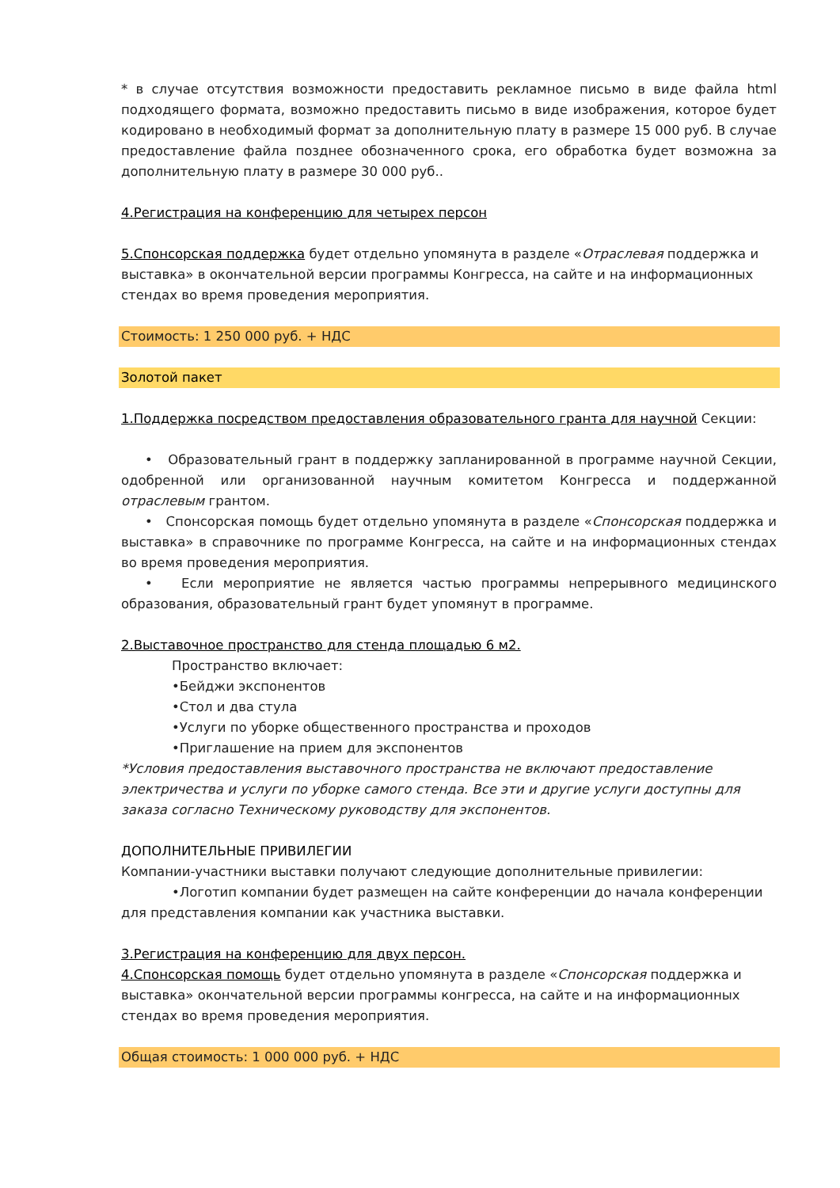* в случае отсутствия возможности предоставить рекламное письмо в виде файла html подходящего формата, возможно предоставить письмо в виде изображения, которое будет кодировано в необходимый формат за дополнительную плату в размере 15 000 руб. В случае предоставление файла позднее обозначенного срока, его обработка будет возможна за дополнительную плату в размере 30 000 руб..
4.Регистрация на конференцию для четырех персон
5.Спонсорская поддержка будет отдельно упомянута в разделе «Отраслевая поддержка и выставка» в окончательной версии программы Конгресса, на сайте и на информационных стендах во время проведения мероприятия.
Стоимость: 1 250 000 руб. + НДС
Золотой пакет
1.Поддержка посредством предоставления образовательного гранта для научной Секции:
• Образовательный грант в поддержку запланированной в программе научной Секции, одобренной или организованной научным комитетом Конгресса и поддержанной отраслевым грантом.
• Спонсорская помощь будет отдельно упомянута в разделе «Спонсорская поддержка и выставка» в справочнике по программе Конгресса, на сайте и на информационных стендах во время проведения мероприятия.
• Если мероприятие не является частью программы непрерывного медицинского образования, образовательный грант будет упомянут в программе.
2.Выставочное пространство для стенда площадью 6 м2.
Пространство включает:
•Бейджи экспонентов
•Стол и два стула
•Услуги по уборке общественного пространства и проходов
•Приглашение на прием для экспонентов
*Условия предоставления выставочного пространства не включают предоставление электричества и услуги по уборке самого стенда. Все эти и другие услуги доступны для заказа согласно Техническому руководству для экспонентов.
ДОПОЛНИТЕЛЬНЫЕ ПРИВИЛЕГИИ
Компании-участники выставки получают следующие дополнительные привилегии:
•Логотип компании будет размещен на сайте конференции до начала конференции для представления компании как участника выставки.
3.Регистрация на конференцию для двух персон.
4.Спонсорская помощь будет отдельно упомянута в разделе «Спонсорская поддержка и выставка» окончательной версии программы конгресса, на сайте и на информационных стендах во время проведения мероприятия.
Общая стоимость: 1 000 000 руб. + НДС